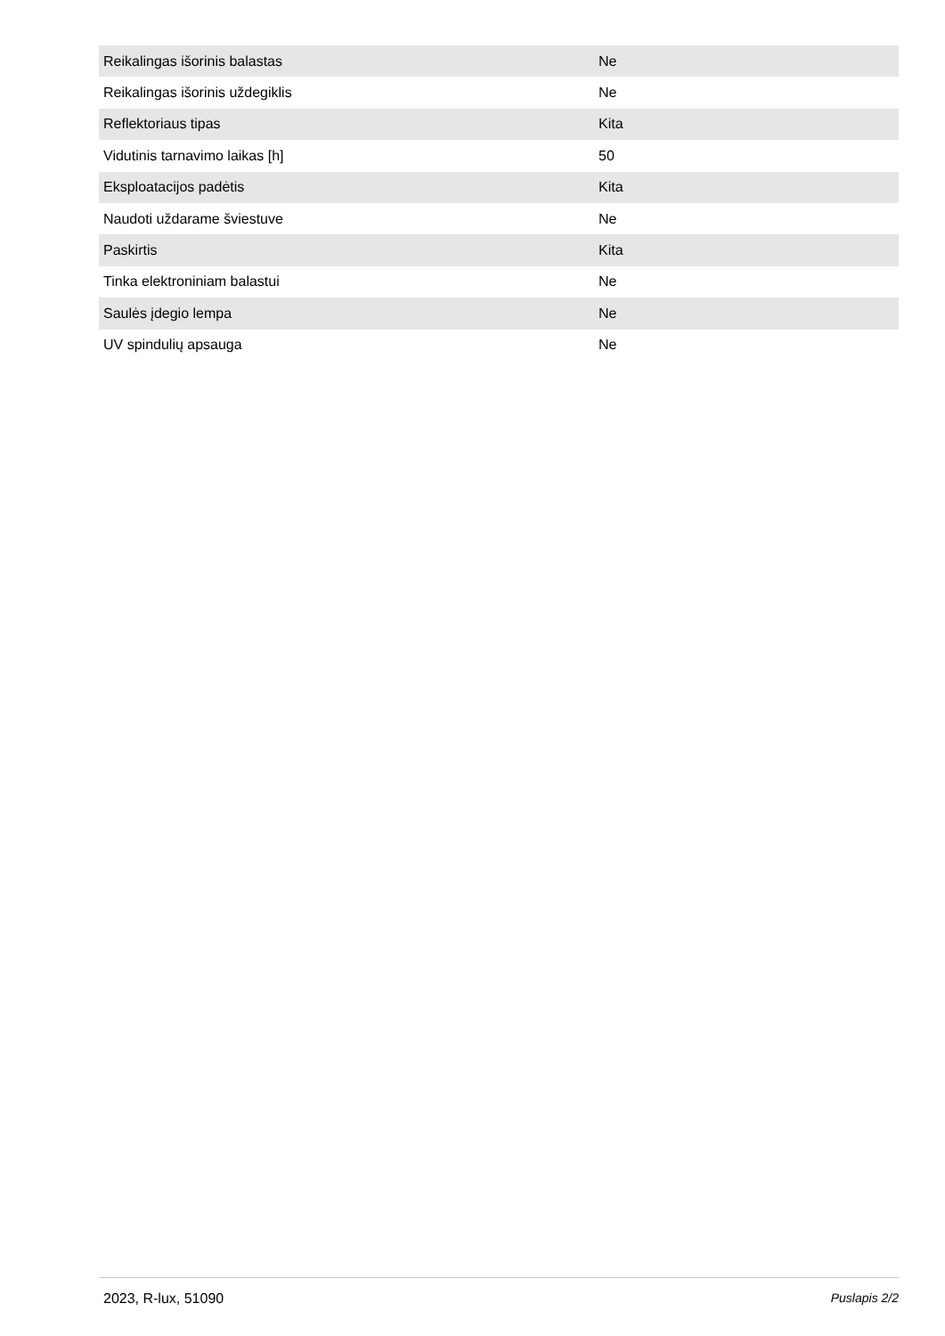| Reikalingas išorinis balastas | Ne |
| Reikalingas išorinis uždegiklis | Ne |
| Reflektoriaus tipas | Kita |
| Vidutinis tarnavimo laikas [h] | 50 |
| Eksploatacijos padėtis | Kita |
| Naudoti uždarame šviestuve | Ne |
| Paskirtis | Kita |
| Tinka elektroniniam balastui | Ne |
| Saulės įdegio lempa | Ne |
| UV spindulių apsauga | Ne |
2023, R-lux, 51090 Puslapis 2/2